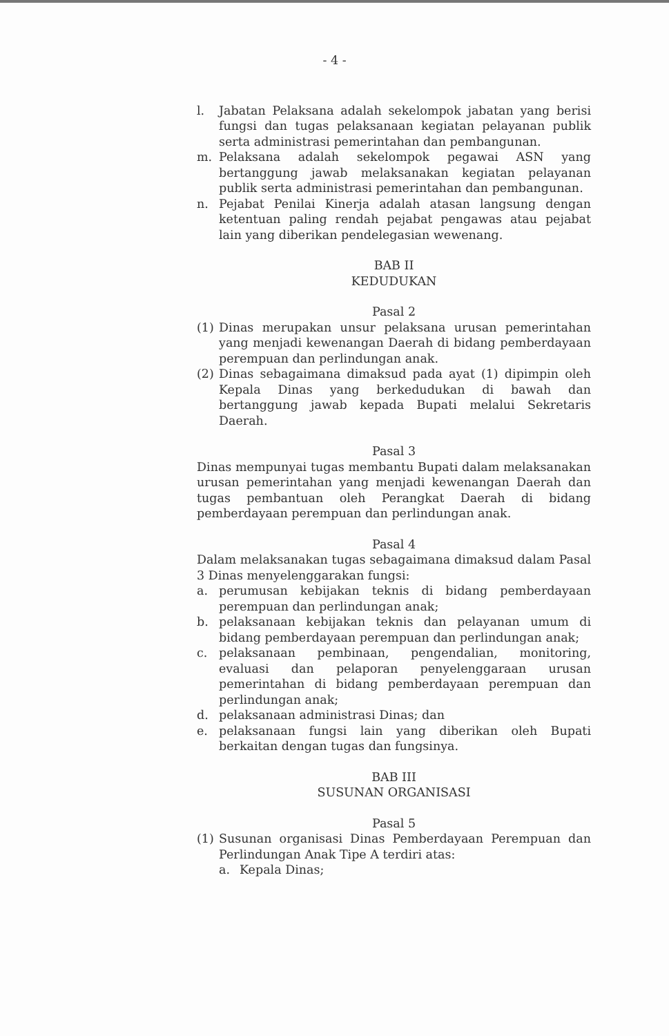- 4 -
l. Jabatan Pelaksana adalah sekelompok jabatan yang berisi fungsi dan tugas pelaksanaan kegiatan pelayanan publik serta administrasi pemerintahan dan pembangunan.
m. Pelaksana adalah sekelompok pegawai ASN yang bertanggung jawab melaksanakan kegiatan pelayanan publik serta administrasi pemerintahan dan pembangunan.
n. Pejabat Penilai Kinerja adalah atasan langsung dengan ketentuan paling rendah pejabat pengawas atau pejabat lain yang diberikan pendelegasian wewenang.
BAB II
KEDUDUKAN
Pasal 2
(1) Dinas merupakan unsur pelaksana urusan pemerintahan yang menjadi kewenangan Daerah di bidang pemberdayaan perempuan dan perlindungan anak.
(2) Dinas sebagaimana dimaksud pada ayat (1) dipimpin oleh Kepala Dinas yang berkedudukan di bawah dan bertanggung jawab kepada Bupati melalui Sekretaris Daerah.
Pasal 3
Dinas mempunyai tugas membantu Bupati dalam melaksanakan urusan pemerintahan yang menjadi kewenangan Daerah dan tugas pembantuan oleh Perangkat Daerah di bidang pemberdayaan perempuan dan perlindungan anak.
Pasal 4
Dalam melaksanakan tugas sebagaimana dimaksud dalam Pasal 3 Dinas menyelenggarakan fungsi:
a. perumusan kebijakan teknis di bidang pemberdayaan perempuan dan perlindungan anak;
b. pelaksanaan kebijakan teknis dan pelayanan umum di bidang pemberdayaan perempuan dan perlindungan anak;
c. pelaksanaan pembinaan, pengendalian, monitoring, evaluasi dan pelaporan penyelenggaraan urusan pemerintahan di bidang pemberdayaan perempuan dan perlindungan anak;
d. pelaksanaan administrasi Dinas; dan
e. pelaksanaan fungsi lain yang diberikan oleh Bupati berkaitan dengan tugas dan fungsinya.
BAB III
SUSUNAN ORGANISASI
Pasal 5
(1) Susunan organisasi Dinas Pemberdayaan Perempuan dan Perlindungan Anak Tipe A terdiri atas:
a. Kepala Dinas;